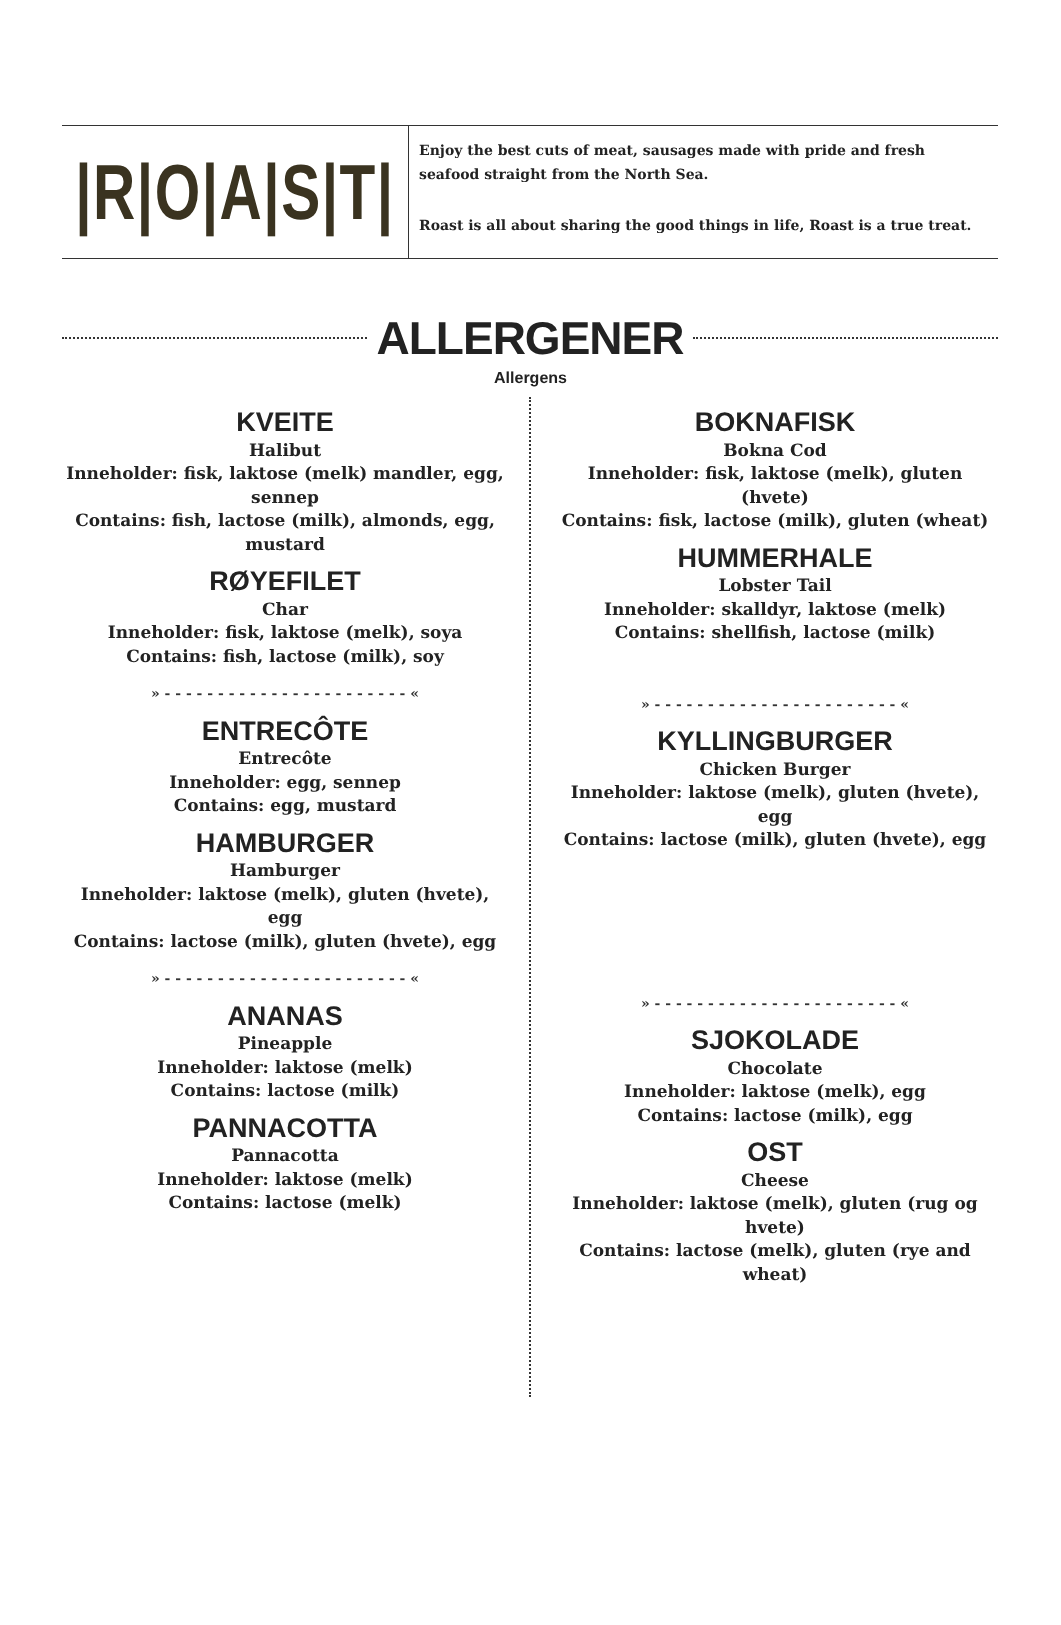|R|O|A|S|T|
Enjoy the best cuts of meat, sausages made with pride and fresh seafood straight from the North Sea.
Roast is all about sharing the good things in life, Roast is a true treat.
ALLERGENER
Allergens
KVEITE
Halibut
Inneholder: fisk, laktose (melk) mandler, egg, sennep
Contains: fish, lactose (milk), almonds, egg, mustard
RØYEFILET
Char
Inneholder: fisk, laktose (melk), soya
Contains: fish, lactose (milk), soy
» - - - - - - - - - - - - - - - - - - - - - - - «
ENTRECÔTE
Entrecôte
Inneholder: egg, sennep
Contains: egg, mustard
HAMBURGER
Hamburger
Inneholder: laktose (melk), gluten (hvete), egg
Contains: lactose (milk), gluten (hvete), egg
» - - - - - - - - - - - - - - - - - - - - - - - «
ANANAS
Pineapple
Inneholder: laktose (melk)
Contains: lactose (milk)
PANNACOTTA
Pannacotta
Inneholder: laktose (melk)
Contains: lactose (melk)
BOKNAFISK
Bokna Cod
Inneholder: fisk, laktose (melk), gluten (hvete)
Contains: fisk, lactose (milk), gluten (wheat)
HUMMERHALE
Lobster Tail
Inneholder: skalldyr, laktose (melk)
Contains: shellfish, lactose (milk)
» - - - - - - - - - - - - - - - - - - - - - - - «
KYLLINGBURGER
Chicken Burger
Inneholder: laktose (melk), gluten (hvete), egg
Contains: lactose (milk), gluten (hvete), egg
» - - - - - - - - - - - - - - - - - - - - - - - «
SJOKOLADE
Chocolate
Inneholder: laktose (melk), egg
Contains: lactose (milk), egg
OST
Cheese
Inneholder: laktose (melk), gluten (rug og hvete)
Contains: lactose (melk), gluten (rye and wheat)